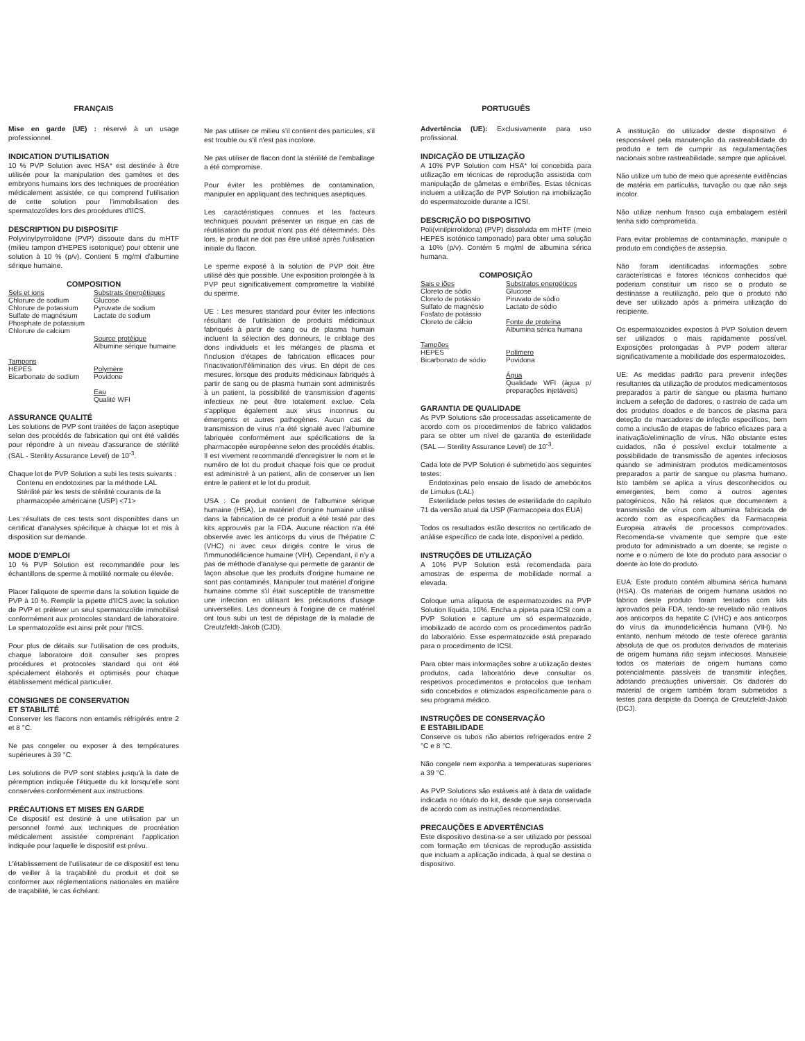FRANÇAIS
Mise en garde (UE) : réservé à un usage professionnel.
INDICATION D'UTILISATION
10 % PVP Solution avec HSA* est destinée à être utilisée pour la manipulation des gamètes et des embryons humains lors des techniques de procréation médicalement assistée, ce qui comprend l'utilisation de cette solution pour l'immobilisation des spermatozoïdes lors des procédures d'IICS.
DESCRIPTION DU DISPOSITIF
Polyvinylpyrrolidone (PVP) dissoute dans du mHTF (milieu tampon d'HEPES isotonique) pour obtenir une solution à 10 % (p/v). Contient 5 mg/ml d'albumine sérique humaine.
COMPOSITION
| Sels et ions Chlorure de sodium Chlorure de potassium Sulfate de magnésium Phosphate de potassium Chlorure de calcium | Substrats énergétiques Glucose Pyruvate de sodium Lactate de sodium Source protéique Albumine sérique humaine |
| Tampons HEPES Bicarbonate de sodium | Polymère Povidone Eau Qualité WFI |
ASSURANCE QUALITÉ
Les solutions de PVP sont traitées de façon aseptique selon des procédés de fabrication qui ont été validés pour répondre à un niveau d'assurance de stérilité (SAL - Sterility Assurance Level) de 10<sup>-3</sup>.
Chaque lot de PVP Solution a subi les tests suivants :
Contenu en endotoxines par la méthode LAL
Stérilité par les tests de stérilité courants de la
pharmacopée américaine (USP) <71>
Les résultats de ces tests sont disponibles dans un certificat d'analyses spécifique à chaque lot et mis à disposition sur demande.
MODE D'EMPLOI
10 % PVP Solution est recommandée pour les échantillons de sperme à motilité normale ou élevée.
Placer l'aliquote de sperme dans la solution liquide de PVP à 10 %. Remplir la pipette d'IICS avec la solution de PVP et prélever un seul spermatozoïde immobilisé conformément aux protocoles standard de laboratoire. Le spermatozoïde est ainsi prêt pour l'IICS.
Pour plus de détails sur l'utilisation de ces produits, chaque laboratoire doit consulter ses propres procédures et protocoles standard qui ont été spécialement élaborés et optimisés pour chaque établissement médical particulier.
CONSIGNES DE CONSERVATION
ET STABILITÉ
Conserver les flacons non entamés réfrigérés entre 2 et 8 °C.
Ne pas congeler ou exposer à des températures supérieures à 39 °C.
Les solutions de PVP sont stables jusqu'à la date de péremption indiquée l'étiquette du kit lorsqu'elle sont conservées conformément aux instructions.
PRÉCAUTIONS ET MISES EN GARDE
Ce dispositif est destiné à une utilisation par un personnel formé aux techniques de procréation médicalement assistée comprenant l'application indiquée pour laquelle le dispositif est prévu.
L'établissement de l'utilisateur de ce dispositif est tenu de veiller à la traçabilité du produit et doit se conformer aux réglementations nationales en matière de traçabilité, le cas échéant.
Ne pas utiliser ce milieu s'il contient des particules, s'il est trouble ou s'il n'est pas incolore.
Ne pas utiliser de flacon dont la stérilité de l'emballage a été compromise.
Pour éviter les problèmes de contamination, manipuler en appliquant des techniques aseptiques.
Les caractéristiques connues et les facteurs techniques pouvant présenter un risque en cas de réutilisation du produit n'ont pas été déterminés. Dès lors, le produit ne doit pas être utilisé après l'utilisation initiale du flacon.
Le sperme exposé à la solution de PVP doit être utilisé dès que possible. Une exposition prolongée à la PVP peut significativement compromettre la viabilité du sperme.
UE : Les mesures standard pour éviter les infections résultant de l'utilisation de produits médicinaux fabriqués à partir de sang ou de plasma humain incluent la sélection des donneurs, le criblage des dons individuels et les mélanges de plasma et l'inclusion d'étapes de fabrication efficaces pour l'inactivation/l'élimination des virus. En dépit de ces mesures, lorsque des produits médicinaux fabriqués à partir de sang ou de plasma humain sont administrés à un patient, la possibilité de transmission d'agents infectieux ne peut être totalement exclue. Cela s'applique également aux virus inconnus ou émergents et autres pathogènes. Aucun cas de transmission de virus n'a été signalé avec l'albumine fabriquée conformément aux spécifications de la pharmacopée européenne selon des procédés établis. Il est vivement recommandé d'enregistrer le nom et le numéro de lot du produit chaque fois que ce produit est administré à un patient, afin de conserver un lien entre le patient et le lot du produit.
USA : Ce produit contient de l'albumine sérique humaine (HSA). Le matériel d'origine humaine utilisé dans la fabrication de ce produit a été testé par des kits approuvés par la FDA. Aucune réaction n'a été observée avec les anticorps du virus de l'hépatite C (VHC) ni avec ceux dirigés contre le virus de l'immunodéficience humaine (VIH). Cependant, il n'y a pas de méthode d'analyse qui permette de garantir de façon absolue que les produits d'origine humaine ne sont pas contaminés. Manipuler tout matériel d'origine humaine comme s'il était susceptible de transmettre une infection en utilisant les précautions d'usage universelles. Les donneurs à l'origine de ce matériel ont tous subi un test de dépistage de la maladie de Creutzfeldt-Jakob (CJD).
PORTUGUÊS
Advertência (UE): Exclusivamente para uso profissional.
INDICAÇÃO DE UTILIZAÇÃO
A 10% PVP Solution com HSA* foi concebida para utilização em técnicas de reprodução assistida com manipulação de gâmetas e embriões. Estas técnicas incluem a utilização de PVP Solution na imobilização do espermatozoide durante a ICSI.
DESCRIÇÃO DO DISPOSITIVO
Poli(vinilpirrolidona) (PVP) dissolvida em mHTF (meio HEPES isotónico tamponado) para obter uma solução a 10% (p/v). Contém 5 mg/ml de albumina sérica humana.
COMPOSIÇÃO
| Sais e iões Cloreto de sódio Cloreto de potássio Sulfato de magnésio Fosfato de potássio Cloreto de cálcio | Substratos energéticos Glucose Piruvato de sódio Lactato de sódio Fonte de proteína Albumina sérica humana |
| Tampões HEPES Bicarbonato de sódio | Polímero Povidona Água Qualidade WFI (água p/ preparações injetáveis) |
GARANTIA DE QUALIDADE
As PVP Solutions são processadas asseticamente de acordo com os procedimentos de fabrico validados para se obter um nível de garantia de esterilidade (SAL — Sterility Assurance Level) de 10<sup>-3</sup>.
Cada lote de PVP Solution é submetido aos seguintes testes:
Endotoxinas pelo ensaio de lisado de amebócitos de Limulus (LAL)
Esterilidade pelos testes de esterilidade do capítulo 71 da versão atual da USP (Farmacopeia dos EUA)
Todos os resultados estão descritos no certificado de análise específico de cada lote, disponível a pedido.
INSTRUÇÕES DE UTILIZAÇÃO
A 10% PVP Solution está recomendada para amostras de esperma de mobilidade normal a elevada.
Coloque uma alíquota de espermatozoides na PVP Solution líquida, 10%. Encha a pipeta para ICSI com a PVP Solution e capture um só espermatozoide, imobilizado de acordo com os procedimentos padrão do laboratório. Esse espermatozoide está preparado para o procedimento de ICSI.
Para obter mais informações sobre a utilização destes produtos, cada laboratório deve consultar os respetivos procedimentos e protocolos que tenham sido concebidos e otimizados especificamente para o seu programa médico.
INSTRUÇÕES DE CONSERVAÇÃO
E ESTABILIDADE
Conserve os tubos não abertos refrigerados entre 2 °C e 8 °C.
Não congele nem exponha a temperaturas superiores a 39 °C.
As PVP Solutions são estáveis até à data de validade indicada no rótulo do kit, desde que seja conservada de acordo com as instruções recomendadas.
PRECAUÇÕES E ADVERTÊNCIAS
Este dispositivo destina-se a ser utilizado por pessoal com formação em técnicas de reprodução assistida que incluam a aplicação indicada, à qual se destina o dispositivo.
A instituição do utilizador deste dispositivo é responsável pela manutenção da rastreabilidade do produto e tem de cumprir as regulamentações nacionais sobre rastreabilidade, sempre que aplicável.
Não utilize um tubo de meio que apresente evidências de matéria em partículas, turvação ou que não seja incolor.
Não utilize nenhum frasco cuja embalagem estéril tenha sido comprometida.
Para evitar problemas de contaminação, manipule o produto em condições de assepsia.
Não foram identificadas informações sobre características e fatores técnicos conhecidos que poderiam constituir um risco se o produto se destinasse a reutilização, pelo que o produto não deve ser utilizado após a primeira utilização do recipiente.
Os espermatozoides expostos à PVP Solution devem ser utilizados o mais rapidamente possível. Exposições prolongadas à PVP podem alterar significativamente a mobilidade dos espermatozoides.
UE: As medidas padrão para prevenir infeções resultantes da utilização de produtos medicamentosos preparados a partir de sangue ou plasma humano incluem a seleção de dadores, o rastreio de cada um dos produtos doados e de bancos de plasma para deteção de marcadores de infeção específicos, bem como a inclusão de etapas de fabrico eficazes para a inativação/eliminação de vírus. Não obstante estes cuidados, não é possível excluir totalmente a possibilidade de transmissão de agentes infeciosos quando se administram produtos medicamentosos preparados a partir de sangue ou plasma humano. Isto também se aplica a vírus desconhecidos ou emergentes, bem como a outros agentes patogénicos. Não há relatos que documentem a transmissão de vírus com albumina fabricada de acordo com as especificações da Farmacopeia Europeia através de processos comprovados. Recomenda-se vivamente que sempre que este produto for administrado a um doente, se registe o nome e o número de lote do produto para associar o doente ao lote do produto.
EUA: Este produto contém albumina sérica humana (HSA). Os materiais de origem humana usados no fabrico deste produto foram testados com kits aprovados pela FDA, tendo-se revelado não reativos aos anticorpos da hepatite C (VHC) e aos anticorpos do vírus da imunodeficiência humana (VIH). No entanto, nenhum método de teste oferece garantia absoluta de que os produtos derivados de materiais de origem humana não sejam infeciosos. Manuseie todos os materiais de origem humana como potencialmente passíveis de transmitir infeções, adotando precauções universais. Os dadores do material de origem também foram submetidos a testes para despiste da Doença de Creutzfeldt-Jakob (DCJ).